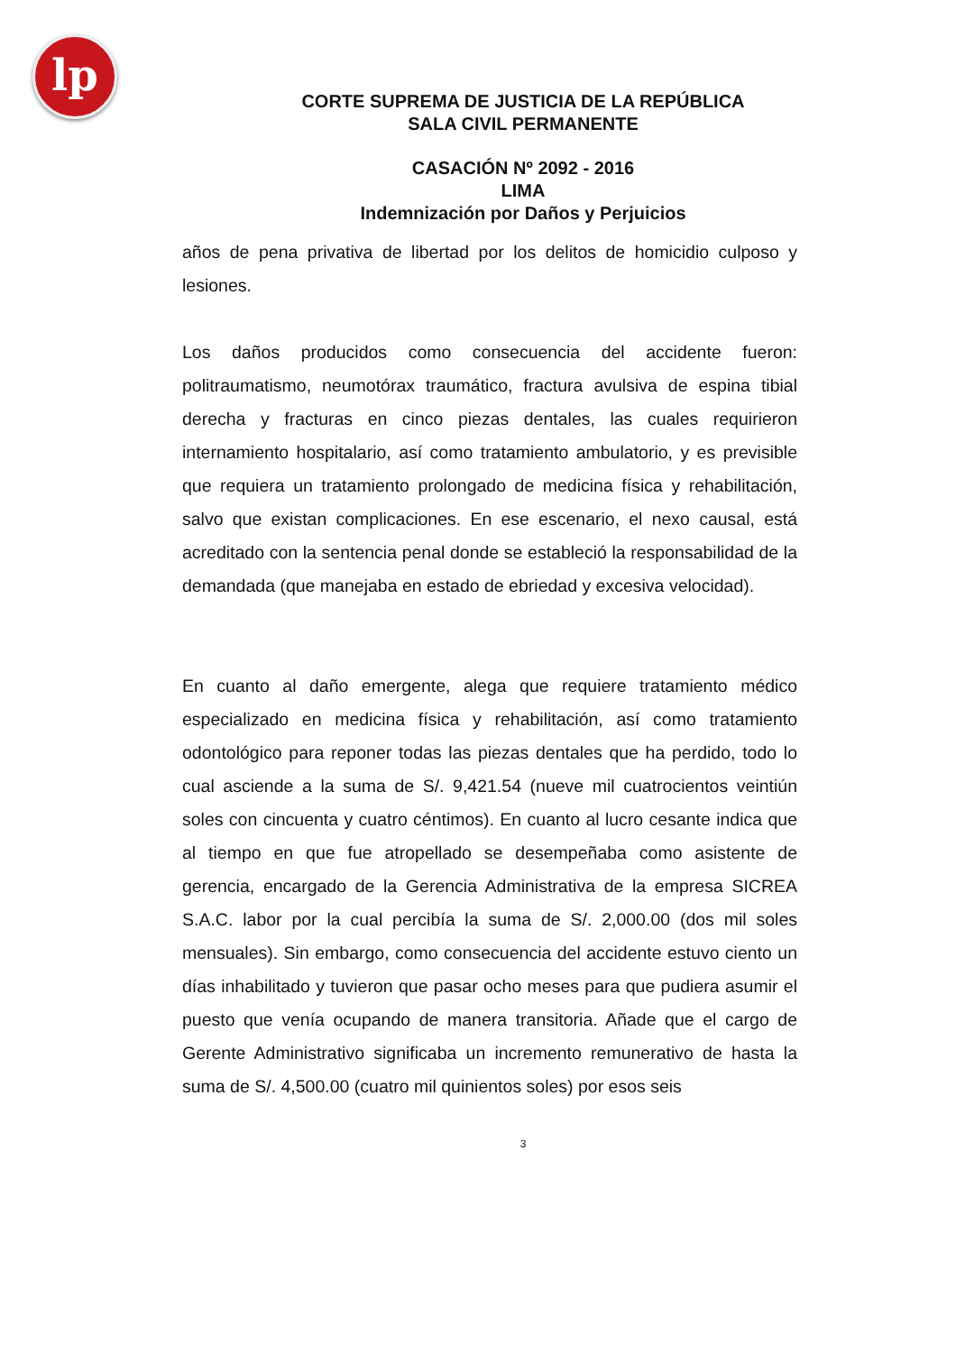lp
CORTE SUPREMA DE JUSTICIA DE LA REPÚBLICA
SALA CIVIL PERMANENTE
CASACIÓN Nº 2092 - 2016
LIMA
Indemnización por Daños y Perjuicios
años de pena privativa de libertad por los delitos de homicidio culposo y lesiones.
Los daños producidos como consecuencia del accidente fueron: politraumatismo, neumotórax traumático, fractura avulsiva de espina tibial derecha y fracturas en cinco piezas dentales, las cuales requirieron internamiento hospitalario, así como tratamiento ambulatorio, y es previsible que requiera un tratamiento prolongado de medicina física y rehabilitación, salvo que existan complicaciones. En ese escenario, el nexo causal, está acreditado con la sentencia penal donde se estableció la responsabilidad de la demandada (que manejaba en estado de ebriedad y excesiva velocidad).
En cuanto al daño emergente, alega que requiere tratamiento médico especializado en medicina física y rehabilitación, así como tratamiento odontológico para reponer todas las piezas dentales que ha perdido, todo lo cual asciende a la suma de S/. 9,421.54 (nueve mil cuatrocientos veintiún soles con cincuenta y cuatro céntimos). En cuanto al lucro cesante indica que al tiempo en que fue atropellado se desempeñaba como asistente de gerencia, encargado de la Gerencia Administrativa de la empresa SICREA S.A.C. labor por la cual percibía la suma de S/. 2,000.00 (dos mil soles mensuales). Sin embargo, como consecuencia del accidente estuvo ciento un días inhabilitado y tuvieron que pasar ocho meses para que pudiera asumir el puesto que venía ocupando de manera transitoria. Añade que el cargo de Gerente Administrativo significaba un incremento remunerativo de hasta la suma de S/. 4,500.00 (cuatro mil quinientos soles) por esos seis
3